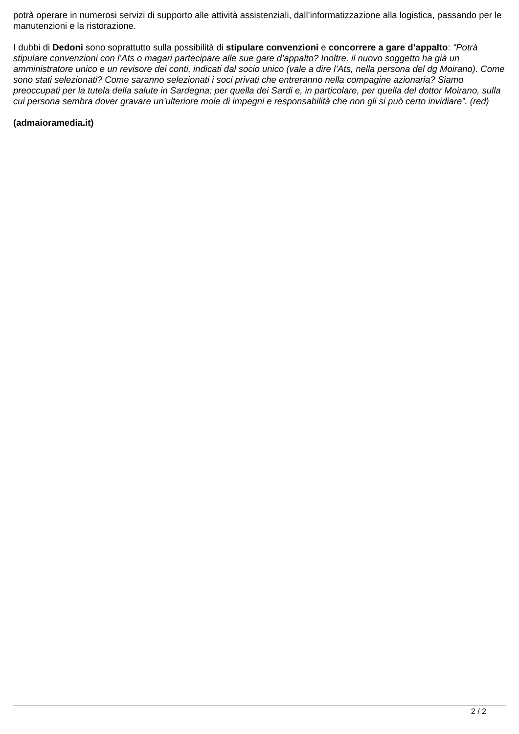potrà operare in numerosi servizi di supporto alle attività assistenziali, dall’informatizzazione alla logistica, passando per le manutenzioni e la ristorazione.
I dubbi di Dedoni sono soprattutto sulla possibilità di stipulare convenzioni e concorrere a gare d’appalto: "Potrà stipulare convenzioni con l’Ats o magari partecipare alle sue gare d’appalto? Inoltre, il nuovo soggetto ha già un amministratore unico e un revisore dei conti, indicati dal socio unico (vale a dire l’Ats, nella persona del dg Moirano). Come sono stati selezionati? Come saranno selezionati i soci privati che entreranno nella compagine azionaria? Siamo preoccupati per la tutela della salute in Sardegna; per quella dei Sardi e, in particolare, per quella del dottor Moirano, sulla cui persona sembra dover gravare un’ulteriore mole di impegni e responsabilità che non gli si può certo invidiare”. (red)
(admaioramedia.it)
2 / 2